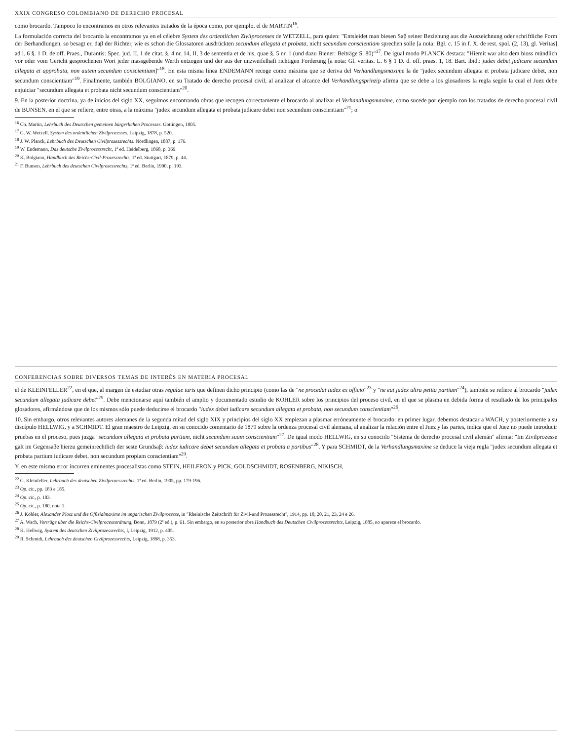XXIX CONGRESO COLOMBIANO DE DERECHO PROCESAL
como brocardo. Tampoco lo encontramos en otros relevantes tratados de la época como, por ejemplo, el de MARTIN<sup>16</sup>.
La formulación correcta del brocardo la encontramos ya en el célebre System des ordentlichen Zivilprocesses de WETZELL, para quien: "Entsleidet man biesen Saβ seiner Beziehung aus die Auszeichnung oder schriftliche Form der Berhandlungen, so besagt er, daβ der Richter, wie es schon die Glossatoren ausdrückten secundum allegata et probata, nicht secundum conscientiam sprechen solle [a nota: Bgl. c. 15 in f. X. de rest. spol. (2, 13), gl. Veritas] ad l. 6 §. 1 D. de off. Praes., Durantis: Spec. jud. II, 1 de citat. §. 4 nr. 14, II, 3 de sententia et de his, quae §. 5 nr. 1 (und dazu Biener: Beiträge S. 80)"<sup>17</sup>. De igual modo PLANCK destaca: "Hiemit war also dem bloss mündlich vor oder vom Gericht gesprochenen Wort jeder massgebende Werth entzogen und der aus der unzweifelhaft richtigen Forderung [a nota: Gl. veritas. L. 6 § 1 D. d. off. praes. 1, 18. Bart. ibid.: judex debet judicare secundum allegata et approbata, non autem secundum conscientiam]"<sup>18</sup>. En esta misma línea ENDEMANN recoge como máxima que se deriva del Verhandlungsmaxime la de "judex secundum allegata et probata judicare debet, non secundum conscientiam"<sup>19</sup>. Finalmente, también BOLGIANO, en su Tratado de derecho procesal civil, al analizar el alcance del Verhandlungsprinzip afirma que se debe a los glosadores la regla según la cual el Juez debe enjuiciar "secundum allegata et probata nicht secundum conscientiam"<sup>20</sup>.
9. En la posterior doctrina, ya de inicios del siglo XX, seguimos encontrando obras que recogen correctamente el brocardo al analizar el Verhandlungsmaxime, como sucede por ejemplo con los tratados de derecho procesal civil de BUNSEN, en el que se refiere, entre otras, a la máxima "judex secundum allegata et probata judicare debet non secundum conscientiam"<sup>21</sup>; o
<sup>16</sup> Ch. Martin, Lehrbuch des Deutschen gemeinen bürgerlichen Processes. Gottingen, 1805.
<sup>17</sup> G. W. Wetzell, System des ordentlichen Zivilprocesses. Leipzig, 1878, p. 520.
<sup>18</sup> J. W. Planck, Lehrbuch des Deutschen Civilprozessrechts. Nördlingen, 1887, p. 176.
<sup>19</sup> W. Endemann, Das deutsche Zivilprozessrecht, 1ª ed. Heidelberg, 1868, p. 369.
<sup>20</sup> K. Bolgiano, Handbuch des Reichs-Civil-Prozessrechts, 1ª ed. Stuttgart, 1879, p. 44.
<sup>21</sup> F. Bunsen, Lehrbuch des deutschen Civilprozessrechts, 1ª ed. Berlin, 1900, p. 193.
CONFERENCIAS SOBRE DIVERSOS TEMAS DE INTERÉS EN MATERIA PROCESAL
el de KLEINFELLER<sup>22</sup>, en el que, al margen de estudiar otras regulae iuris que definen dicho principio (como las de "ne procedat iudex ex officio"<sup>23</sup> y "ne eat judex ultra petita partium"<sup>24</sup>), también se refiere al brocardo "judex secundum allegata judicare debet"<sup>25</sup>. Debe mencionarse aquí también el amplio y documentado estudio de KOHLER sobre los principios del proceso civil, en el que se plasma en debida forma el resultado de los principales glosadores, afirmándose que de los mismos sólo puede deducirse el brocardo "iudex debet iudicare secundum allegata et probata, non secundum conscientiam"<sup>26</sup>.
10. Sin embargo, otros relevantes autores alemanes de la segunda mitad del siglo XIX y principios del siglo XX empiezan a plasmar erróneamente el brocardo: en primer lugar, debemos destacar a WACH, y posteriormente a su discípulo HELLWIG, y a SCHMIDT. El gran maestro de Leipzig, en su conocido comentario de 1879 sobre la ordenza procesal civil alemana, al analizar la relación entre el Juez y las partes, indica que el Juez no puede introducir pruebas en el proceso, pues juzga "secundum allegata et probata partium, nicht secundum suam conscientiam"<sup>27</sup>. De igual modo HELLWIG, en su conocido "Sistema de derecho procesal civil alemán" afirma: "Im Zivilprozesse galt im Gegensaβe hierzu gemeinrechtlich der seste Grundsaβ: iudex iudicare debet secundum allegata et probata a partibus"<sup>28</sup>. Y para SCHMIDT, de la Verhandlungsmaxime se deduce la vieja regla "judex secundum allegata et probata partium iudicare debet, non secundum propiam conscientiam"<sup>29</sup>.
Y, en este mismo error incurren eminentes procesalistas como STEIN, HEILFRON y PICK, GOLDSCHMIDT, ROSENBERG, NIKISCH,
<sup>22</sup> G. Kleinfeller, Lehrbuch des deutschen Zivilprozessrechts, 1ª ed. Berlin, 1905, pp. 179-196.
<sup>23</sup> Op. cit., pp. 183 e 185.
<sup>24</sup> Op. cit., p. 183.
<sup>25</sup> Op. cit., p. 180, nota 1.
<sup>26</sup> J. Kohler, Alexander Plosz und die Offizialmaxime im ungarischen Zivilprozesse, in "Rheinische Zeitschrift für Zivil-und Prozessrecht", 1914, pp. 18, 20, 21, 23, 24 e 26.
<sup>27</sup> A. Wach, Vorträge über die Reichs-Civilprocessordnung, Bonn, 1879 (2ª ed.), p. 61. Sin embargo, en su posterior obra Handbuch des Deutschen Civilprozessrechts, Leipzig, 1885, no aparece el brocardo.
<sup>28</sup> K. Hellwig, System des deutschen Zivilprozessrechts, I, Leipzig, 1912, p. 405.
<sup>29</sup> R. Schmidt, Lehrbuch des deutschen Civilprozessrechts, Leipzig, 1898, p. 353.